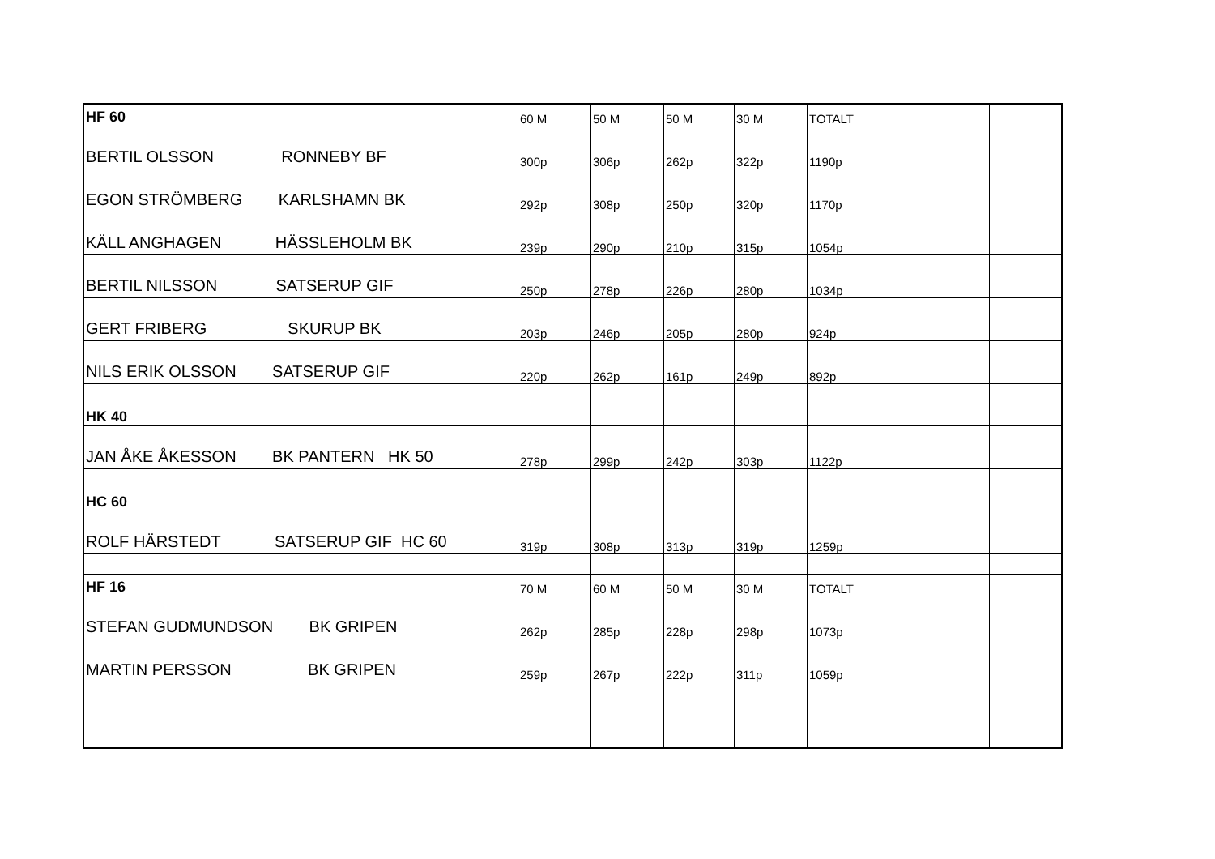| HF 60 | 60 M | 50 M | 50 M | 30 M | TOTALT | | |
| BERTIL OLSSON RONNEBY BF | 300p | 306p | 262p | 322p | 1190p | | |
| EGON STRÖMBERG KARLSHAMN BK | 292p | 308p | 250p | 320p | 1170p | | |
| KÄLL ANGHAGEN HÄSSLEHOLM BK | 239p | 290p | 210p | 315p | 1054p | | |
| BERTIL NILSSON SATSERUP GIF | 250p | 278p | 226p | 280p | 1034p | | |
| GERT FRIBERG SKURUP BK | 203p | 246p | 205p | 280p | 924p | | |
| NILS ERIK OLSSON SATSERUP GIF | 220p | 262p | 161p | 249p | 892p | | |
| HK 40 | | | | | | | |
| JAN ÅKE ÅKESSON BK PANTERN HK 50 | 278p | 299p | 242p | 303p | 1122p | | |
| HC 60 | | | | | | | |
| ROLF HÄRSTEDT SATSERUP GIF HC 60 | 319p | 308p | 313p | 319p | 1259p | | |
| HF 16 | 70 M | 60 M | 50 M | 30 M | TOTALT | | |
| STEFAN GUDMUNDSON BK GRIPEN | 262p | 285p | 228p | 298p | 1073p | | |
| MARTIN PERSSON BK GRIPEN | 259p | 267p | 222p | 311p | 1059p | | |